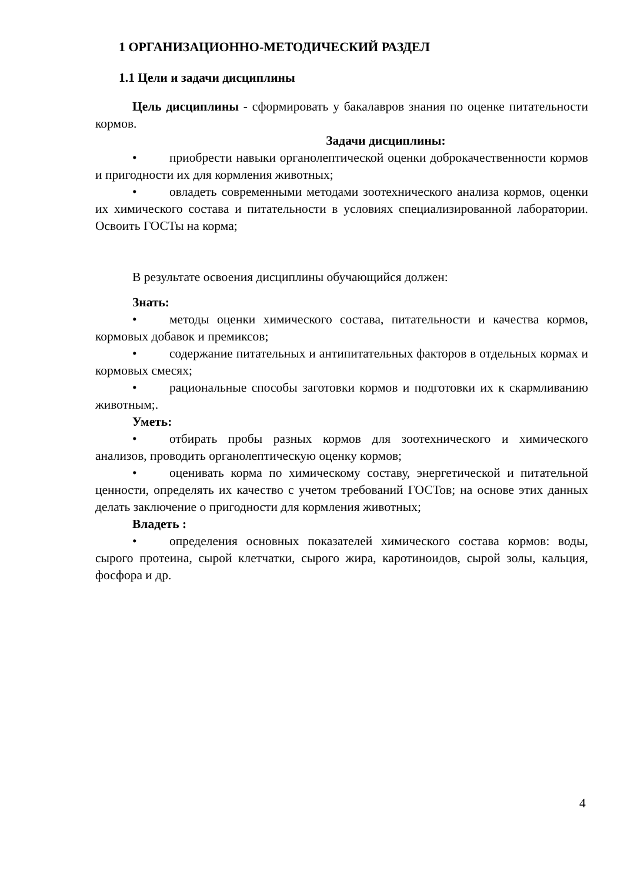1 ОРГАНИЗАЦИОННО-МЕТОДИЧЕСКИЙ РАЗДЕЛ
1.1 Цели и задачи дисциплины
Цель дисциплины - сформировать у бакалавров знания по оценке питательности кормов.
Задачи дисциплины:
• приобрести навыки органолептической оценки доброкачественности кормов и пригодности их для кормления животных;
• овладеть современными методами зоотехнического анализа кормов, оценки их химического состава и питательности в условиях специализированной лаборатории. Освоить ГОСТы на корма;
В результате освоения дисциплины обучающийся должен:
Знать:
• методы оценки химического состава, питательности и качества кормов, кормовых добавок и премиксов;
• содержание питательных и антипитательных факторов в отдельных кормах и кормовых смесях;
• рациональные способы заготовки кормов и подготовки их к скармливанию животным;.
Уметь:
• отбирать пробы разных кормов для зоотехнического и химического анализов, проводить органолептическую оценку кормов;
• оценивать корма по химическому составу, энергетической и питательной ценности, определять их качество с учетом требований ГОСТов; на основе этих данных делать заключение о пригодности для кормления животных;
Владеть :
• определения основных показателей химического состава кормов: воды, сырого протеина, сырой клетчатки, сырого жира, каротиноидов, сырой золы, кальция, фосфора и др.
4